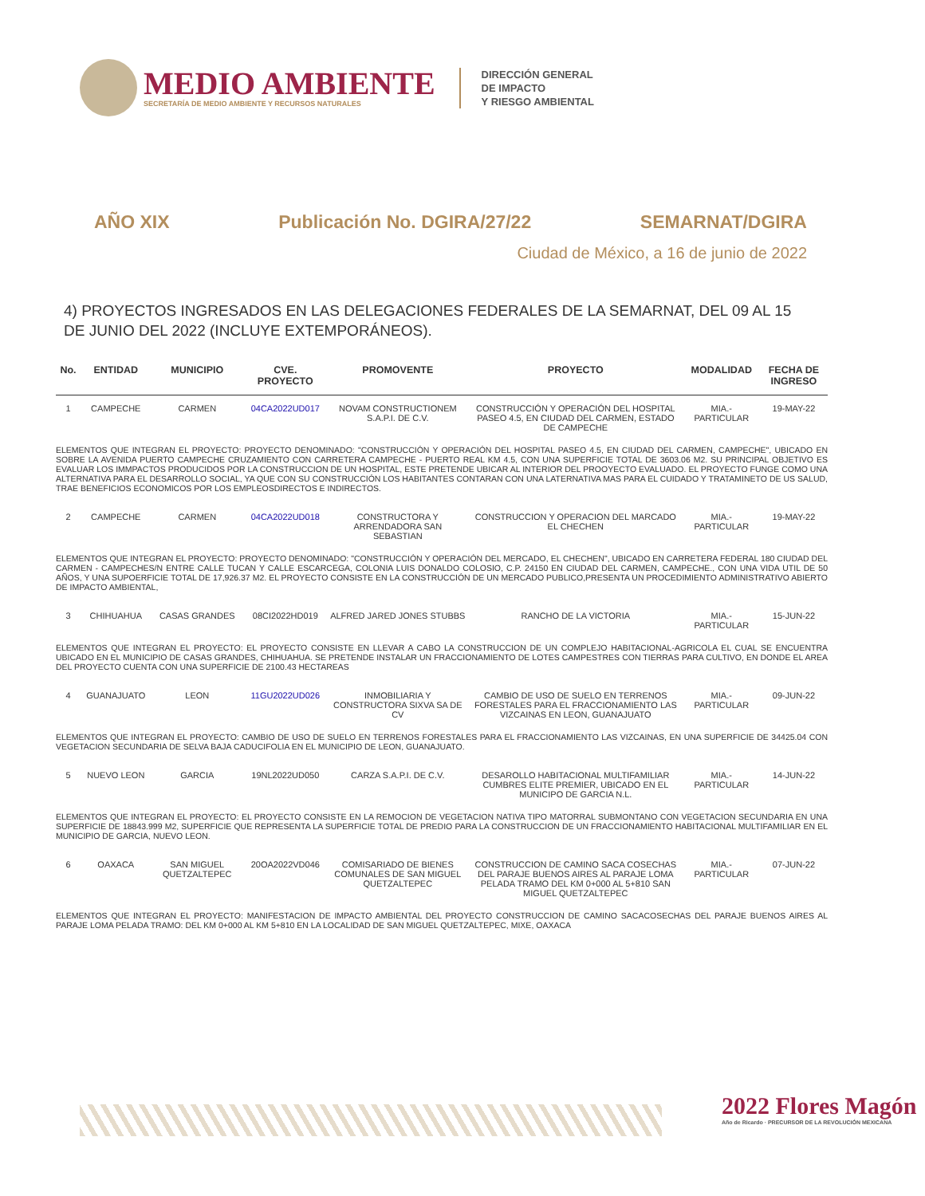MEDIO AMBIENTE
SECRETARÍA DE MEDIO AMBIENTE Y RECURSOS NATURALES
DIRECCIÓN GENERAL
DE IMPACTO
Y RIESGO AMBIENTAL
AÑO XIX Publicación No. DGIRA/27/22 SEMARNAT/DGIRA
Ciudad de México, a 16 de junio de 2022
4) PROYECTOS INGRESADOS EN LAS DELEGACIONES FEDERALES DE LA SEMARNAT, DEL 09 AL 15 DE JUNIO DEL 2022 (INCLUYE EXTEMPORÁNEOS).
| No. | ENTIDAD | MUNICIPIO | CVE. PROYECTO | PROMOVENTE | PROYECTO | MODALIDAD | FECHA DE INGRESO |
| --- | --- | --- | --- | --- | --- | --- | --- |
| 1 | CAMPECHE | CARMEN | 04CA2022UD017 | NOVAM CONSTRUCTIONEM S.A.P.I. DE C.V. | CONSTRUCCIÓN Y OPERACIÓN DEL HOSPITAL PASEO 4.5, EN CIUDAD DEL CARMEN, ESTADO DE CAMPECHE | MIA.-PARTICULAR | 19-MAY-22 |
| ELEMENTOS QUE INTEGRAN EL PROYECTO: PROYECTO DENOMINADO: "CONSTRUCCIÓN Y OPERACIÓN DEL HOSPITAL PASEO 4.5, EN CIUDAD DEL CARMEN, CAMPECHE", UBICADO EN SOBRE LA AVENIDA PUERTO CAMPECHE CRUZAMIENTO CON CARRETERA CAMPECHE - PUERTO REAL KM 4.5, CON UNA SUPERFICIE TOTAL DE 3603.06 M2. SU PRINCIPAL OBJETIVO ES EVALUAR LOS IMMPACTOS PRODUCIDOS POR LA CONSTRUCCION DE UN HOSPITAL, ESTE PRETENDE UBICAR AL INTERIOR DEL PROOYECTO EVALUADO. EL PROYECTO FUNGE COMO UNA ALTERNATIVA PARA EL DESARROLLO SOCIAL, YA QUE CON SU CONSTRUCCIÓN LOS HABITANTES CONTARAN CON UNA LATERNATIVA MAS PARA EL CUIDADO Y TRATAMINETO DE US SALUD, TRAE BENEFICIOS ECONOMICOS POR LOS EMPLEOSDIRECTOS E INDIRECTOS. | | | | | | | |
| 2 | CAMPECHE | CARMEN | 04CA2022UD018 | CONSTRUCTORA Y ARRENDADORA SAN SEBASTIAN | CONSTRUCCION Y OPERACION DEL MARCADO EL CHECHEN | MIA.-PARTICULAR | 19-MAY-22 |
| ELEMENTOS QUE INTEGRAN EL PROYECTO: PROYECTO DENOMINADO: "CONSTRUCCIÓN Y OPERACIÓN DEL MERCADO, EL CHECHEN", UBICADO EN CARRETERA FEDERAL 180 CIUDAD DEL CARMEN - CAMPECHES/N ENTRE CALLE TUCAN Y CALLE ESCARCEGA, COLONIA LUIS DONALDO COLOSIO, C.P. 24150 EN CIUDAD DEL CARMEN, CAMPECHE., CON UNA VIDA UTIL DE 50 AÑOS, Y UNA SUPOERFICIE TOTAL DE 17,926.37 M2. EL PROYECTO CONSISTE EN LA CONSTRUCCIÓN DE UN MERCADO PUBLICO,PRESENTA UN PROCEDIMIENTO ADMINISTRATIVO ABIERTO DE IMPACTO AMBIENTAL, | | | | | | | |
| 3 | CHIHUAHUA | CASAS GRANDES | 08CI2022HD019 | ALFRED JARED JONES STUBBS | RANCHO DE LA VICTORIA | MIA.-PARTICULAR | 15-JUN-22 |
| ELEMENTOS QUE INTEGRAN EL PROYECTO: EL PROYECTO CONSISTE EN LLEVAR A CABO LA CONSTRUCCION DE UN COMPLEJO HABITACIONAL-AGRICOLA EL CUAL SE ENCUENTRA UBICADO EN EL MUNICIPIO DE CASAS GRANDES, CHIHUAHUA. SE PRETENDE INSTALAR UN FRACCIONAMIENTO DE LOTES CAMPESTRES CON TIERRAS PARA CULTIVO, EN DONDE EL AREA DEL PROYECTO CUENTA CON UNA SUPERFICIE DE 2100.43 HECTAREAS | | | | | | | |
| 4 | GUANAJUATO | LEON | 11GU2022UD026 | INMOBILIARIA Y CONSTRUCTORA SIXVA SA DE CV | CAMBIO DE USO DE SUELO EN TERRENOS FORESTALES PARA EL FRACCIONAMIENTO LAS VIZCAINAS EN LEON, GUANAJUATO | MIA.-PARTICULAR | 09-JUN-22 |
| ELEMENTOS QUE INTEGRAN EL PROYECTO: CAMBIO DE USO DE SUELO EN TERRENOS FORESTALES PARA EL FRACCIONAMIENTO LAS VIZCAINAS, EN UNA SUPERFICIE DE 34425.04 CON VEGETACION SECUNDARIA DE SELVA BAJA CADUCIFOLIA EN EL MUNICIPIO DE LEON, GUANAJUATO. | | | | | | | |
| 5 | NUEVO LEON | GARCIA | 19NL2022UD050 | CARZA S.A.P.I. DE C.V. | DESAROLLO HABITACIONAL MULTIFAMILIAR CUMBRES ELITE PREMIER, UBICADO EN EL MUNICIPO DE GARCIA N.L. | MIA.-PARTICULAR | 14-JUN-22 |
| ELEMENTOS QUE INTEGRAN EL PROYECTO: EL PROYECTO CONSISTE EN LA REMOCION DE VEGETACION NATIVA TIPO MATORRAL SUBMONTANO CON VEGETACION SECUNDARIA EN UNA SUPERFICIE DE 18843.999 M2, SUPERFICIE QUE REPRESENTA LA SUPERFICIE TOTAL DE PREDIO PARA LA CONSTRUCCION DE UN FRACCIONAMIENTO HABITACIONAL MULTIFAMILIAR EN EL MUNICIPIO DE GARCIA, NUEVO LEON. | | | | | | | |
| 6 | OAXACA | SAN MIGUEL QUETZALTEPEC | 20OA2022VD046 | COMISARIADO DE BIENES COMUNALES DE SAN MIGUEL QUETZALTEPEC | CONSTRUCCION DE CAMINO SACA COSECHAS DEL PARAJE BUENOS AIRES AL PARAJE LOMA PELADA TRAMO DEL KM 0+000 AL 5+810 SAN MIGUEL QUETZALTEPEC | MIA.-PARTICULAR | 07-JUN-22 |
| ELEMENTOS QUE INTEGRAN EL PROYECTO: MANIFESTACION DE IMPACTO AMBIENTAL DEL PROYECTO CONSTRUCCION DE CAMINO SACACOSECHAS DEL PARAJE BUENOS AIRES AL PARAJE LOMA PELADA TRAMO: DEL KM 0+000 AL KM 5+810 EN LA LOCALIDAD DE SAN MIGUEL QUETZALTEPEC, MIXE, OAXACA | | | | | | | |
2022 Flores Magón
Año de Ricardo · PRECURSOR DE LA REVOLUCIÓN MEXICANA